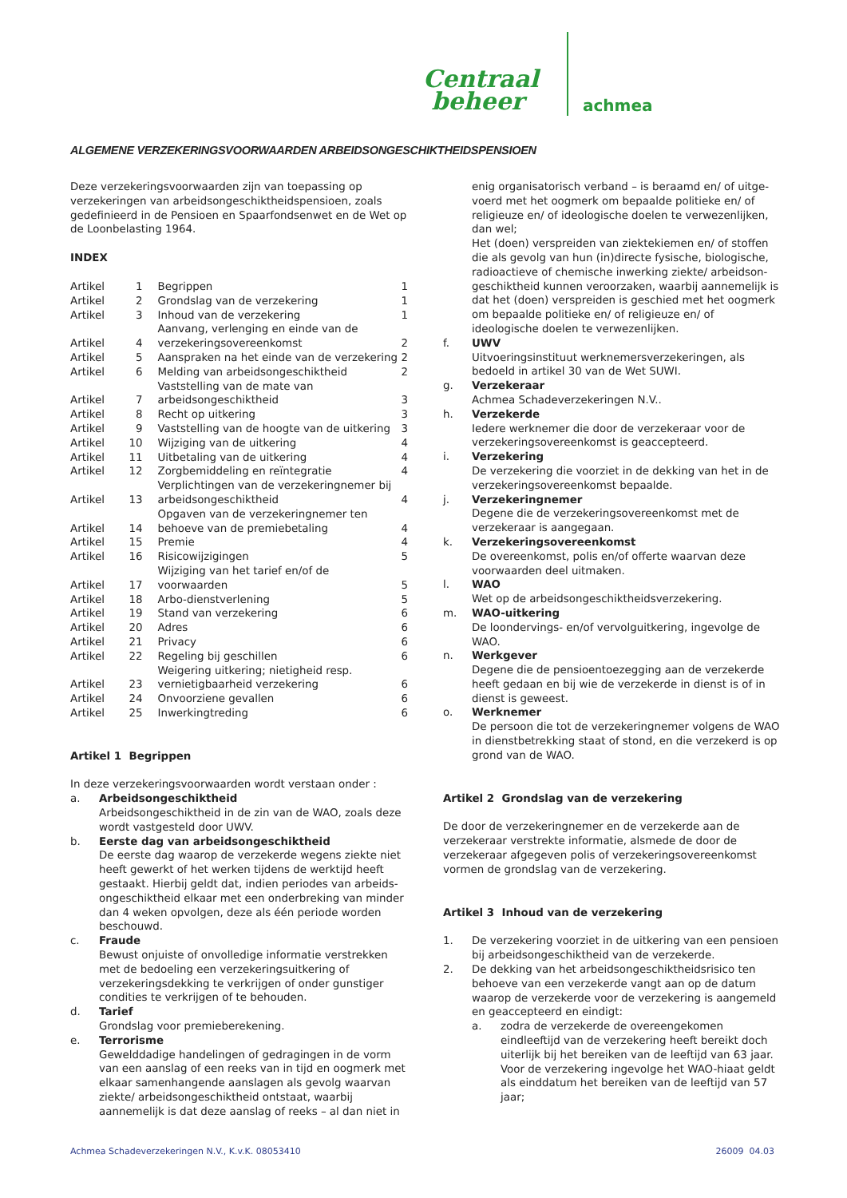Centraal
beheer
achmea
ALGEMENE VERZEKERINGSVOORWAARDEN ARBEIDSONGESCHIKTHEIDSPENSIOEN
Deze verzekeringsvoorwaarden zijn van toepassing op verzekeringen van arbeidsongeschiktheidspensioen, zoals gedefinieerd in de Pensioen en Spaarfondsenwet en de Wet op de Loonbelasting 1964.
INDEX
| Artikel | 1 | Begrippen | 1 |
| Artikel | 2 | Grondslag van de verzekering | 1 |
| Artikel | 3 | Inhoud van de verzekering | 1 |
| Artikel | 4 | Aanvang, verlenging en einde van de verzekeringsovereenkomst | 2 |
| Artikel | 5 | Aanspraken na het einde van de verzekering | 2 |
| Artikel | 6 | Melding van arbeidsongeschiktheid | 2 |
| Artikel | 7 | Vaststelling van de mate van arbeidsongeschiktheid | 3 |
| Artikel | 8 | Recht op uitkering | 3 |
| Artikel | 9 | Vaststelling van de hoogte van de uitkering | 3 |
| Artikel | 10 | Wijziging van de uitkering | 4 |
| Artikel | 11 | Uitbetaling van de uitkering | 4 |
| Artikel | 12 | Zorgbemiddeling en reïntegratie | 4 |
| Artikel | 13 | Verplichtingen van de verzekeringnemer bij arbeidsongeschiktheid | 4 |
| Artikel | 14 | Opgaven van de verzekeringnemer ten behoeve van de premiebetaling | 4 |
| Artikel | 15 | Premie | 4 |
| Artikel | 16 | Risicowijzigingen | 5 |
| Artikel | 17 | Wijziging van het tarief en/of de voorwaarden | 5 |
| Artikel | 18 | Arbo-dienstverlening | 5 |
| Artikel | 19 | Stand van verzekering | 6 |
| Artikel | 20 | Adres | 6 |
| Artikel | 21 | Privacy | 6 |
| Artikel | 22 | Regeling bij geschillen | 6 |
| Artikel | 23 | Weigering uitkering; nietigheid resp. vernietigbaarheid verzekering | 6 |
| Artikel | 24 | Onvoorziene gevallen | 6 |
| Artikel | 25 | Inwerkingtreding | 6 |
Artikel 1 Begrippen
In deze verzekeringsvoorwaarden wordt verstaan onder :
a. Arbeidsongeschiktheid
Arbeidsongeschiktheid in de zin van de WAO, zoals deze wordt vastgesteld door UWV.
b. Eerste dag van arbeidsongeschiktheid
De eerste dag waarop de verzekerde wegens ziekte niet heeft gewerkt of het werken tijdens de werktijd heeft gestaakt. Hierbij geldt dat, indien periodes van arbeids­ongeschiktheid elkaar met een onderbreking van minder dan 4 weken opvolgen, deze als één periode worden beschouwd.
c. Fraude
Bewust onjuiste of onvolledige informatie verstrekken met de bedoeling een verzekeringsuitkering of verzekeringsdekking te verkrijgen of onder gunstiger condities te verkrijgen of te behouden.
d. Tarief
Grondslag voor premieberekening.
e. Terrorisme
Gewelddadige handelingen of gedragingen in de vorm van een aanslag of een reeks van in tijd en oogmerk met elkaar samenhangende aanslagen als gevolg waarvan ziekte/ arbeidsongeschiktheid ontstaat, waarbij aannemelijk is dat deze aanslag of reeks – al dan niet in
enig organisatorisch verband – is beraamd en/ of uitge­voerd met het oogmerk om bepaalde politieke en/ of religieuze en/ of ideologische doelen te verwezenlijken, dan wel;
Het (doen) verspreiden van ziektekiemen en/ of stoffen die als gevolg van hun (in)directe fysische, biologische, radioactieve of chemische inwerking ziekte/ arbeidson­geschiktheid kunnen veroorzaken, waarbij aannemelijk is dat het (doen) verspreiden is geschied met het oog­merk om bepaalde politieke en/ of religieuze en/ of ideologische doelen te verwezenlijken.
f. UWV
Uitvoeringsinstituut werknemersverzekeringen, als bedoeld in artikel 30 van de Wet SUWI.
g. Verzekeraar
Achmea Schadeverzekeringen N.V..
h. Verzekerde
Iedere werknemer die door de verzekeraar voor de verzekeringsovereenkomst is geaccepteerd.
i. Verzekering
De verzekering die voorziet in de dekking van het in de verzekeringsovereenkomst bepaalde.
j. Verzekeringnemer
Degene die de verzekeringsovereenkomst met de verzekeraar is aangegaan.
k. Verzekeringsovereenkomst
De overeenkomst, polis en/of offerte waarvan deze voorwaarden deel uitmaken.
l. WAO
Wet op de arbeidsongeschiktheidsverzekering.
m. WAO-uitkering
De loondervings- en/of vervolguitkering, ingevolge de WAO.
n. Werkgever
Degene die de pensioentoezegging aan de verzekerde heeft gedaan en bij wie de verzekerde in dienst is of in dienst is geweest.
o. Werknemer
De persoon die tot de verzekeringnemer volgens de WAO in dienstbetrekking staat of stond, en die verzekerd is op grond van de WAO.
Artikel 2 Grondslag van de verzekering
De door de verzekeringnemer en de verzekerde aan de verzekeraar verstrekte informatie, alsmede de door de verzekeraar afgegeven polis of verzekeringsovereenkomst vormen de grondslag van de verzekering.
Artikel 3 Inhoud van de verzekering
1. De verzekering voorziet in de uitkering van een pensioen bij arbeidsongeschiktheid van de verzekerde.
2. De dekking van het arbeidsongeschiktheidsrisico ten behoeve van een verzekerde vangt aan op de datum waarop de verzekerde voor de verzekering is aangemeld en geaccepteerd en eindigt:
a. zodra de verzekerde de overeengekomen eindleeftijd van de verzekering heeft bereikt doch uiterlijk bij het bereiken van de leeftijd van 63 jaar. Voor de verzekering ingevolge het WAO-hiaat geldt als einddatum het bereiken van de leeftijd van 57 jaar;
Achmea Schadeverzekeringen N.V., K.v.K. 08053410 26009 04.03